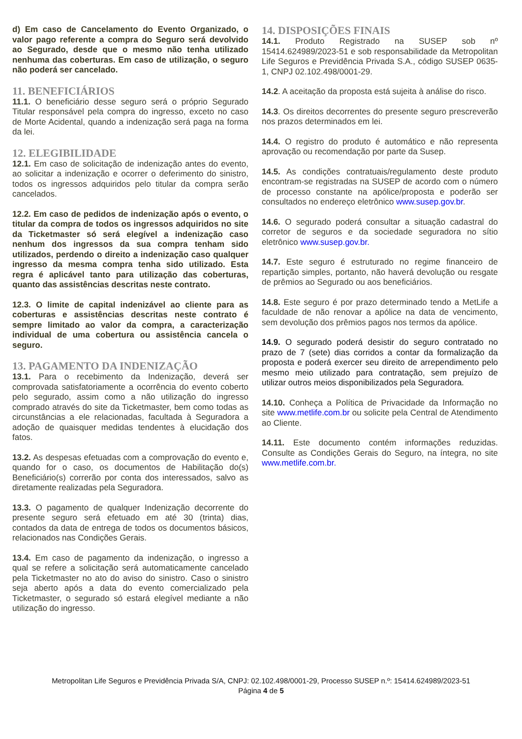d) Em caso de Cancelamento do Evento Organizado, o valor pago referente a compra do Seguro será devolvido ao Segurado, desde que o mesmo não tenha utilizado nenhuma das coberturas. Em caso de utilização, o seguro não poderá ser cancelado.
11. BENEFICIÁRIOS
11.1. O beneficiário desse seguro será o próprio Segurado Titular responsável pela compra do ingresso, exceto no caso de Morte Acidental, quando a indenização será paga na forma da lei.
12. ELEGIBILIDADE
12.1. Em caso de solicitação de indenização antes do evento, ao solicitar a indenização e ocorrer o deferimento do sinistro, todos os ingressos adquiridos pelo titular da compra serão cancelados.
12.2. Em caso de pedidos de indenização após o evento, o titular da compra de todos os ingressos adquiridos no site da Ticketmaster só será elegível a indenização caso nenhum dos ingressos da sua compra tenham sido utilizados, perdendo o direito a indenização caso qualquer ingresso da mesma compra tenha sido utilizado. Esta regra é aplicável tanto para utilização das coberturas, quanto das assistências descritas neste contrato.
12.3. O limite de capital indenizável ao cliente para as coberturas e assistências descritas neste contrato é sempre limitado ao valor da compra, a caracterização individual de uma cobertura ou assistência cancela o seguro.
13. PAGAMENTO DA INDENIZAÇÃO
13.1. Para o recebimento da Indenização, deverá ser comprovada satisfatoriamente a ocorrência do evento coberto pelo segurado, assim como a não utilização do ingresso comprado através do site da Ticketmaster, bem como todas as circunstâncias a ele relacionadas, facultada à Seguradora a adoção de quaisquer medidas tendentes à elucidação dos fatos.
13.2. As despesas efetuadas com a comprovação do evento e, quando for o caso, os documentos de Habilitação do(s) Beneficiário(s) correrão por conta dos interessados, salvo as diretamente realizadas pela Seguradora.
13.3. O pagamento de qualquer Indenização decorrente do presente seguro será efetuado em até 30 (trinta) dias, contados da data de entrega de todos os documentos básicos, relacionados nas Condições Gerais.
13.4. Em caso de pagamento da indenização, o ingresso a qual se refere a solicitação será automaticamente cancelado pela Ticketmaster no ato do aviso do sinistro. Caso o sinistro seja aberto após a data do evento comercializado pela Ticketmaster, o segurado só estará elegível mediante a não utilização do ingresso.
14. DISPOSIÇÕES FINAIS
14.1. Produto Registrado na SUSEP sob nº 15414.624989/2023-51 e sob responsabilidade da Metropolitan Life Seguros e Previdência Privada S.A., código SUSEP 0635-1, CNPJ 02.102.498/0001-29.
14.2. A aceitação da proposta está sujeita à análise do risco.
14.3. Os direitos decorrentes do presente seguro prescreverão nos prazos determinados em lei.
14.4. O registro do produto é automático e não representa aprovação ou recomendação por parte da Susep.
14.5. As condições contratuais/regulamento deste produto encontram-se registradas na SUSEP de acordo com o número de processo constante na apólice/proposta e poderão ser consultados no endereço eletrônico www.susep.gov.br.
14.6. O segurado poderá consultar a situação cadastral do corretor de seguros e da sociedade seguradora no sítio eletrônico www.susep.gov.br.
14.7. Este seguro é estruturado no regime financeiro de repartição simples, portanto, não haverá devolução ou resgate de prêmios ao Segurado ou aos beneficiários.
14.8. Este seguro é por prazo determinado tendo a MetLife a faculdade de não renovar a apólice na data de vencimento, sem devolução dos prêmios pagos nos termos da apólice.
14.9. O segurado poderá desistir do seguro contratado no prazo de 7 (sete) dias corridos a contar da formalização da proposta e poderá exercer seu direito de arrependimento pelo mesmo meio utilizado para contratação, sem prejuízo de utilizar outros meios disponibilizados pela Seguradora.
14.10. Conheça a Política de Privacidade da Informação no site www.metlife.com.br ou solicite pela Central de Atendimento ao Cliente.
14.11. Este documento contém informações reduzidas. Consulte as Condições Gerais do Seguro, na íntegra, no site www.metlife.com.br.
Metropolitan Life Seguros e Previdência Privada S/A, CNPJ: 02.102.498/0001-29, Processo SUSEP n.º: 15414.624989/2023-51
Página 4 de 5